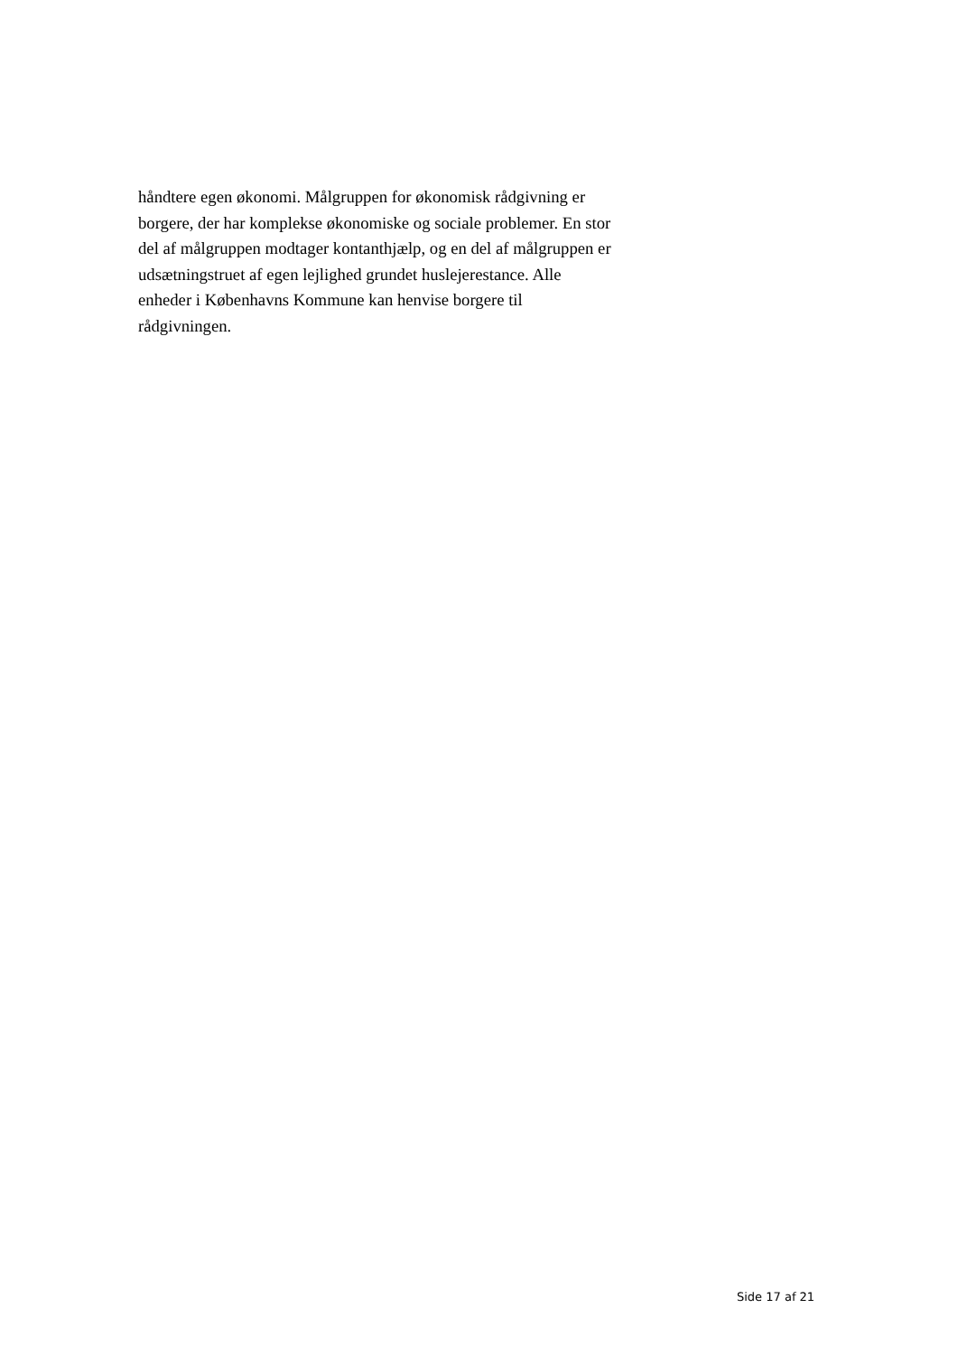håndtere egen økonomi. Målgruppen for økonomisk rådgivning er
borgere, der har komplekse økonomiske og sociale problemer. En stor
del af målgruppen modtager kontanthjælp, og en del af målgruppen er
udsætningstruet af egen lejlighed grundet huslejerestance. Alle
enheder i Københavns Kommune kan henvise borgere til
rådgivningen.
Side 17 af 21